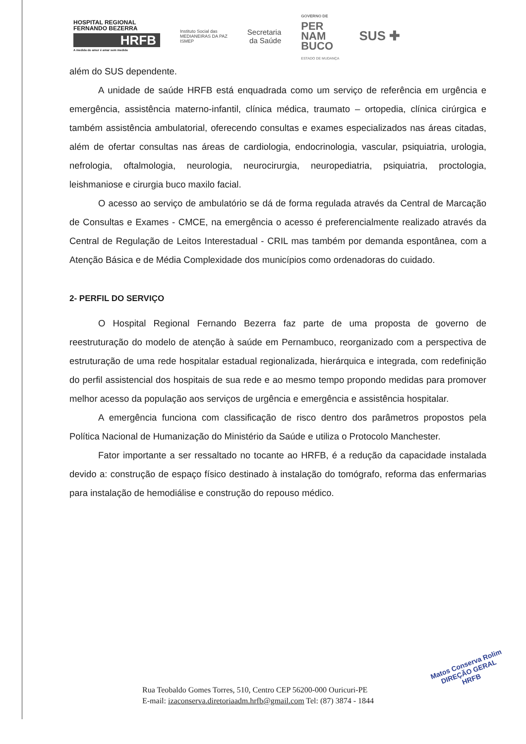HOSPITAL REGIONAL
FERNANDO BEZERRA
HRFB
A medida do amor é amar sem medida
Instituto Social das
MEDIANEIRAS DA PAZ
ISMEP
Secretaria
da Saúde
GOVERNO DE
PER
NAM
BUCO
ESTADO DE MUDANÇA
SUS ✚
além do SUS dependente.
A unidade de saúde HRFB está enquadrada como um serviço de referência em urgência e emergência, assistência materno-infantil, clínica médica, traumato – ortopedia, clínica cirúrgica e também assistência ambulatorial, oferecendo consultas e exames especializados nas áreas citadas, além de ofertar consultas nas áreas de cardiologia, endocrinologia, vascular, psiquiatria, urologia, nefrologia, oftalmologia, neurologia, neurocirurgia, neuropediatria, psiquiatria, proctologia, leishmaniose e cirurgia buco maxilo facial.
O acesso ao serviço de ambulatório se dá de forma regulada através da Central de Marcação de Consultas e Exames - CMCE, na emergência o acesso é preferencialmente realizado através da Central de Regulação de Leitos Interestadual - CRIL mas também por demanda espontânea, com a Atenção Básica e de Média Complexidade dos municípios como ordenadoras do cuidado.
2- PERFIL DO SERVIÇO
O Hospital Regional Fernando Bezerra faz parte de uma proposta de governo de reestruturação do modelo de atenção à saúde em Pernambuco, reorganizado com a perspectiva de estruturação de uma rede hospitalar estadual regionalizada, hierárquica e integrada, com redefinição do perfil assistencial dos hospitais de sua rede e ao mesmo tempo propondo medidas para promover melhor acesso da população aos serviços de urgência e emergência e assistência hospitalar.
A emergência funciona com classificação de risco dentro dos parâmetros propostos pela Política Nacional de Humanização do Ministério da Saúde e utiliza o Protocolo Manchester.
Fator importante a ser ressaltado no tocante ao HRFB, é a redução da capacidade instalada devido a: construção de espaço físico destinado à instalação do tomógrafo, reforma das enfermarias para instalação de hemodiálise e construção do repouso médico.
Rua Teobaldo Gomes Torres, 510, Centro CEP 56200-000 Ouricuri-PE
E-mail: izaconserva.diretoriaadm.hrfb@gmail.com Tel: (87) 3874 - 1844
Matos Conserva Rolim
DIREÇÃO GERAL
HRFB